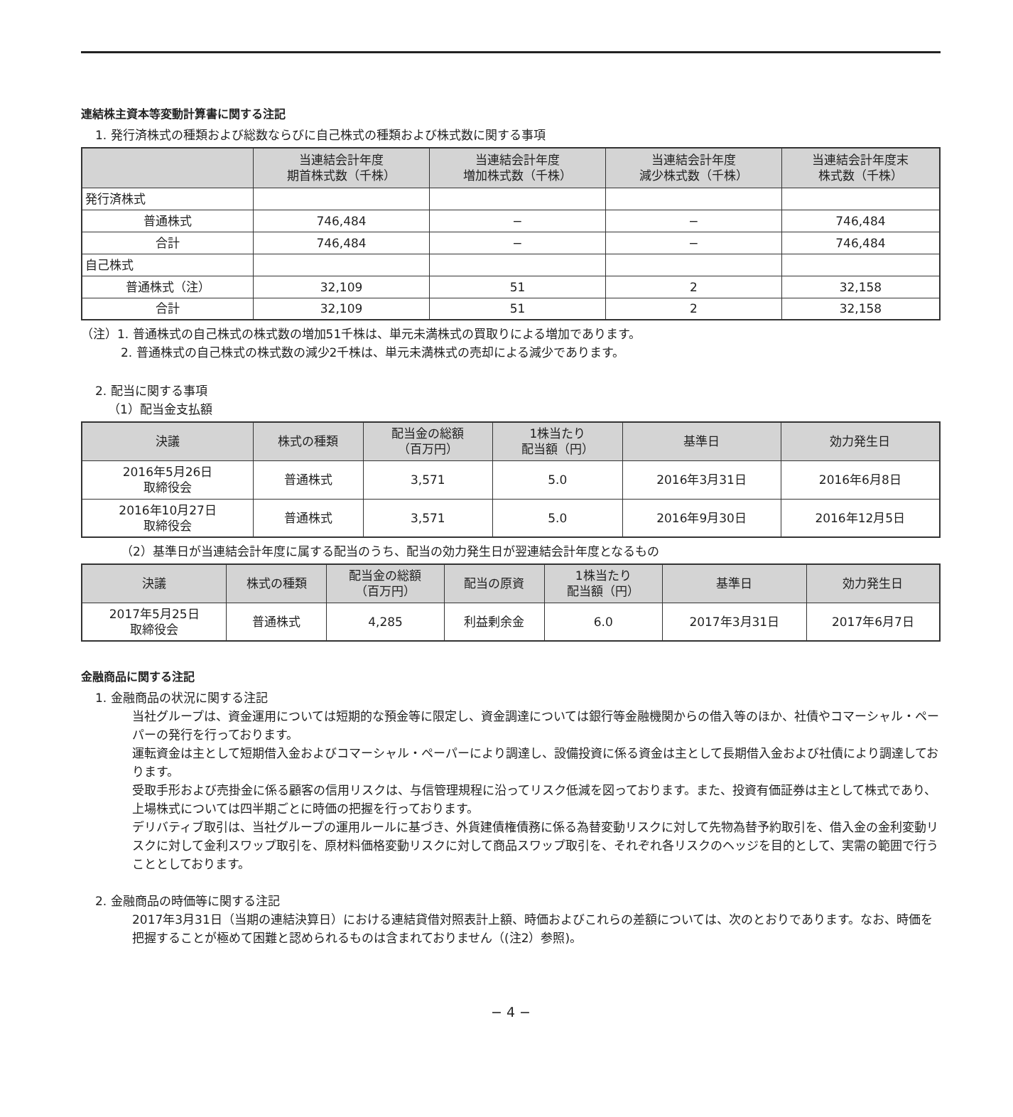連結株主資本等変動計算書に関する注記
1. 発行済株式の種類および総数ならびに自己株式の種類および株式数に関する事項
| | 当連結会計年度 期首株式数（千株） | 当連結会計年度 増加株式数（千株） | 当連結会計年度 減少株式数（千株） | 当連結会計年度末 株式数（千株） |
| --- | --- | --- | --- | --- |
| 発行済株式 | | | | |
| 普通株式 | 746,484 | − | − | 746,484 |
| 合計 | 746,484 | − | − | 746,484 |
| 自己株式 | | | | |
| 普通株式（注） | 32,109 | 51 | 2 | 32,158 |
| 合計 | 32,109 | 51 | 2 | 32,158 |
（注）1. 普通株式の自己株式の株式数の増加51千株は、単元未満株式の買取りによる増加であります。
2. 普通株式の自己株式の株式数の減少2千株は、単元未満株式の売却による減少であります。
2. 配当に関する事項
（1）配当金支払額
| 決議 | 株式の種類 | 配当金の総額 （百万円） | 1株当たり 配当額（円） | 基準日 | 効力発生日 |
| --- | --- | --- | --- | --- | --- |
| 2016年5月26日 取締役会 | 普通株式 | 3,571 | 5.0 | 2016年3月31日 | 2016年6月8日 |
| 2016年10月27日 取締役会 | 普通株式 | 3,571 | 5.0 | 2016年9月30日 | 2016年12月5日 |
（2）基準日が当連結会計年度に属する配当のうち、配当の効力発生日が翌連結会計年度となるもの
| 決議 | 株式の種類 | 配当金の総額 （百万円） | 配当の原資 | 1株当たり 配当額（円） | 基準日 | 効力発生日 |
| --- | --- | --- | --- | --- | --- | --- |
| 2017年5月25日 取締役会 | 普通株式 | 4,285 | 利益剰余金 | 6.0 | 2017年3月31日 | 2017年6月7日 |
金融商品に関する注記
1. 金融商品の状況に関する注記
当社グループは、資金運用については短期的な預金等に限定し、資金調達については銀行等金融機関からの借入等のほか、社債やコマーシャル・ペーパーの発行を行っております。
運転資金は主として短期借入金およびコマーシャル・ペーパーにより調達し、設備投資に係る資金は主として長期借入金および社債により調達しております。
受取手形および売掛金に係る顧客の信用リスクは、与信管理規程に沿ってリスク低減を図っております。また、投資有価証券は主として株式であり、上場株式については四半期ごとに時価の把握を行っております。
デリバティブ取引は、当社グループの運用ルールに基づき、外貨建債権債務に係る為替変動リスクに対して先物為替予約取引を、借入金の金利変動リスクに対して金利スワップ取引を、原材料価格変動リスクに対して商品スワップ取引を、それぞれ各リスクのヘッジを目的として、実需の範囲で行うこととしております。
2. 金融商品の時価等に関する注記
2017年3月31日（当期の連結決算日）における連結貸借対照表計上額、時価およびこれらの差額については、次のとおりであります。なお、時価を把握することが極めて困難と認められるものは含まれておりません（(注2）参照)。
− 4 −